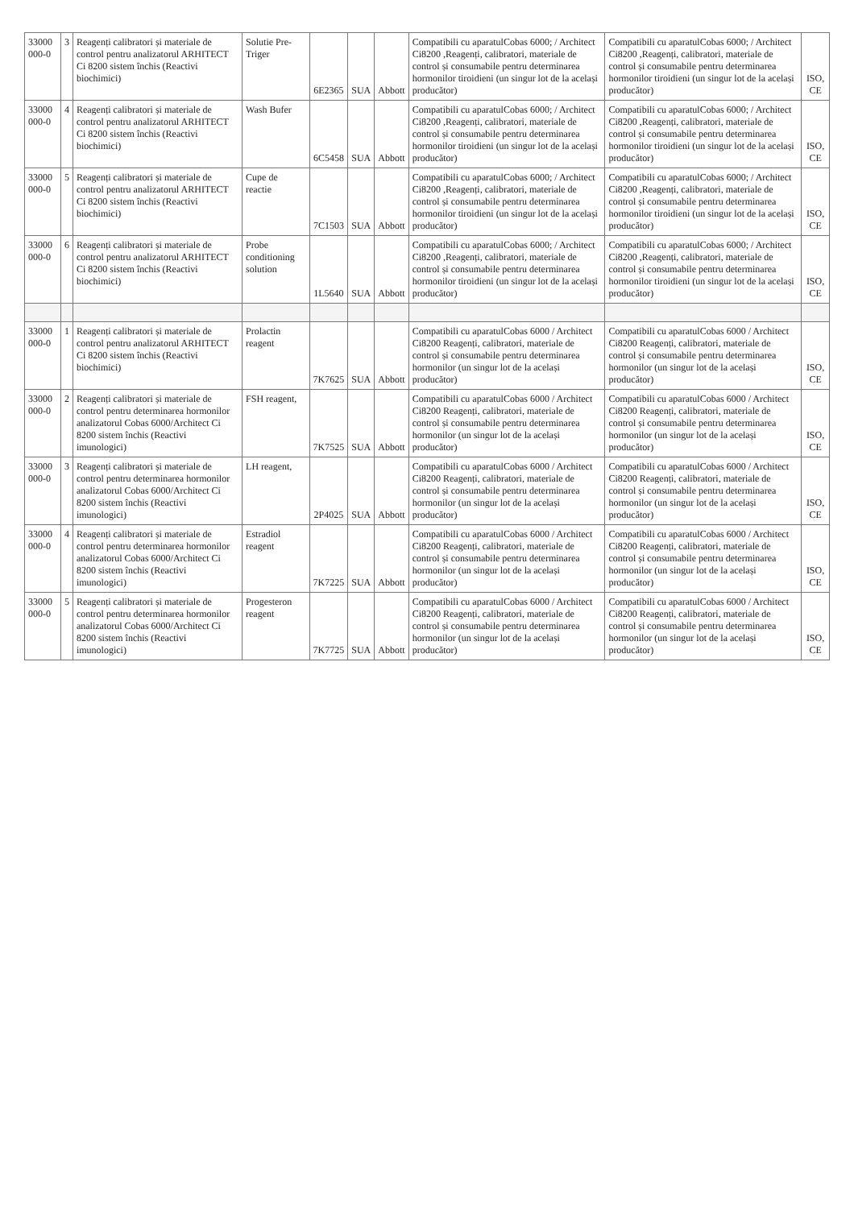| 33000 000-0 | 3 | Reagenți calibratori și materiale de control pentru analizatorul ARHITECT Ci 8200 sistem închis (Reactivi biochimici) | Solutie Pre-Triger | 6E2365 | SUA | Abbott | Compatibili cu aparatulCobas 6000; / Architect Ci8200 ,Reagenți, calibratori, materiale de control și consumabile pentru determinarea hormonilor tiroidieni (un singur lot de la același producător) | Compatibili cu aparatulCobas 6000; / Architect Ci8200 ,Reagenți, calibratori, materiale de control și consumabile pentru determinarea hormonilor tiroidieni (un singur lot de la același producător) | ISO, CE |
| 33000 000-0 | 4 | Reagenți calibratori și materiale de control pentru analizatorul ARHITECT Ci 8200 sistem închis (Reactivi biochimici) | Wash Bufer | 6C5458 | SUA | Abbott | Compatibili cu aparatulCobas 6000; / Architect Ci8200 ,Reagenți, calibratori, materiale de control și consumabile pentru determinarea hormonilor tiroidieni (un singur lot de la același producător) | Compatibili cu aparatulCobas 6000; / Architect Ci8200 ,Reagenți, calibratori, materiale de control și consumabile pentru determinarea hormonilor tiroidieni (un singur lot de la același producător) | ISO, CE |
| 33000 000-0 | 5 | Reagenți calibratori și materiale de control pentru analizatorul ARHITECT Ci 8200 sistem închis (Reactivi biochimici) | Cupe de reactie | 7C1503 | SUA | Abbott | Compatibili cu aparatulCobas 6000; / Architect Ci8200 ,Reagenți, calibratori, materiale de control și consumabile pentru determinarea hormonilor tiroidieni (un singur lot de la același producător) | Compatibili cu aparatulCobas 6000; / Architect Ci8200 ,Reagenți, calibratori, materiale de control și consumabile pentru determinarea hormonilor tiroidieni (un singur lot de la același producător) | ISO, CE |
| 33000 000-0 | 6 | Reagenți calibratori și materiale de control pentru analizatorul ARHITECT Ci 8200 sistem închis (Reactivi biochimici) | Probe conditioning solution | 1L5640 | SUA | Abbott | Compatibili cu aparatulCobas 6000; / Architect Ci8200 ,Reagenți, calibratori, materiale de control și consumabile pentru determinarea hormonilor tiroidieni (un singur lot de la același producător) | Compatibili cu aparatulCobas 6000; / Architect Ci8200 ,Reagenți, calibratori, materiale de control și consumabile pentru determinarea hormonilor tiroidieni (un singur lot de la același producător) | ISO, CE |
| 33000 000-0 | 1 | Reagenți calibratori și materiale de control pentru analizatorul ARHITECT Ci 8200 sistem închis (Reactivi biochimici) | Prolactin reagent | 7K7625 | SUA | Abbott | Compatibili cu aparatulCobas 6000 / Architect Ci8200 Reagenți, calibratori, materiale de control și consumabile pentru determinarea hormonilor (un singur lot de la același producător) | Compatibili cu aparatulCobas 6000 / Architect Ci8200 Reagenți, calibratori, materiale de control și consumabile pentru determinarea hormonilor (un singur lot de la același producător) | ISO, CE |
| 33000 000-0 | 2 | Reagenți calibratori și materiale de control pentru determinarea hormonilor analizatorul Cobas 6000/Architect Ci 8200 sistem închis (Reactivi imunologici) | FSH reagent, | 7K7525 | SUA | Abbott | Compatibili cu aparatulCobas 6000 / Architect Ci8200 Reagenți, calibratori, materiale de control și consumabile pentru determinarea hormonilor (un singur lot de la același producător) | Compatibili cu aparatulCobas 6000 / Architect Ci8200 Reagenți, calibratori, materiale de control și consumabile pentru determinarea hormonilor (un singur lot de la același producător) | ISO, CE |
| 33000 000-0 | 3 | Reagenți calibratori și materiale de control pentru determinarea hormonilor analizatorul Cobas 6000/Architect Ci 8200 sistem închis (Reactivi imunologici) | LH reagent, | 2P4025 | SUA | Abbott | Compatibili cu aparatulCobas 6000 / Architect Ci8200 Reagenți, calibratori, materiale de control și consumabile pentru determinarea hormonilor (un singur lot de la același producător) | Compatibili cu aparatulCobas 6000 / Architect Ci8200 Reagenți, calibratori, materiale de control și consumabile pentru determinarea hormonilor (un singur lot de la același producător) | ISO, CE |
| 33000 000-0 | 4 | Reagenți calibratori și materiale de control pentru determinarea hormonilor analizatorul Cobas 6000/Architect Ci 8200 sistem închis (Reactivi imunologici) | Estradiol reagent | 7K7225 | SUA | Abbott | Compatibili cu aparatulCobas 6000 / Architect Ci8200 Reagenți, calibratori, materiale de control și consumabile pentru determinarea hormonilor (un singur lot de la același producător) | Compatibili cu aparatulCobas 6000 / Architect Ci8200 Reagenți, calibratori, materiale de control și consumabile pentru determinarea hormonilor (un singur lot de la același producător) | ISO, CE |
| 33000 000-0 | 5 | Reagenți calibratori și materiale de control pentru determinarea hormonilor analizatorul Cobas 6000/Architect Ci 8200 sistem închis (Reactivi imunologici) | Progesteron reagent | 7K7725 | SUA | Abbott | Compatibili cu aparatulCobas 6000 / Architect Ci8200 Reagenți, calibratori, materiale de control și consumabile pentru determinarea hormonilor (un singur lot de la același producător) | Compatibili cu aparatulCobas 6000 / Architect Ci8200 Reagenți, calibratori, materiale de control și consumabile pentru determinarea hormonilor (un singur lot de la același producător) | ISO, CE |